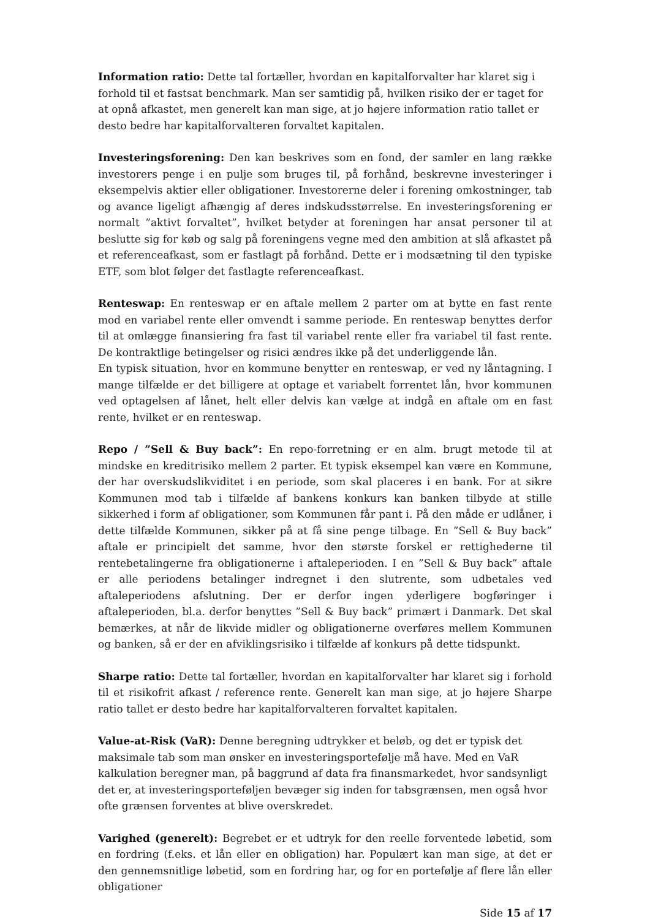Information ratio: Dette tal fortæller, hvordan en kapitalforvalter har klaret sig i forhold til et fastsat benchmark. Man ser samtidig på, hvilken risiko der er taget for at opnå afkastet, men generelt kan man sige, at jo højere information ratio tallet er desto bedre har kapitalforvalteren forvaltet kapitalen.
Investeringsforening: Den kan beskrives som en fond, der samler en lang række investorers penge i en pulje som bruges til, på forhånd, beskrevne investeringer i eksempelvis aktier eller obligationer. Investorerne deler i forening omkostninger, tab og avance ligeligt afhængig af deres indskudsstørrelse. En investeringsforening er normalt ”aktivt forvaltet”, hvilket betyder at foreningen har ansat personer til at beslutte sig for køb og salg på foreningens vegne med den ambition at slå afkastet på et referenceafkast, som er fastlagt på forhånd. Dette er i modsætning til den typiske ETF, som blot følger det fastlagte referenceafkast.
Renteswap: En renteswap er en aftale mellem 2 parter om at bytte en fast rente mod en variabel rente eller omvendt i samme periode. En renteswap benyttes derfor til at omlægge finansiering fra fast til variabel rente eller fra variabel til fast rente. De kontraktlige betingelser og risici ændres ikke på det underliggende lån.
En typisk situation, hvor en kommune benytter en renteswap, er ved ny låntagning. I mange tilfælde er det billigere at optage et variabelt forrentet lån, hvor kommunen ved optagelsen af lånet, helt eller delvis kan vælge at indgå en aftale om en fast rente, hvilket er en renteswap.
Repo / ”Sell & Buy back”: En repo-forretning er en alm. brugt metode til at mindske en kreditrisiko mellem 2 parter. Et typisk eksempel kan være en Kommune, der har overskudslikviditet i en periode, som skal placeres i en bank. For at sikre Kommunen mod tab i tilfælde af bankens konkurs kan banken tilbyde at stille sikkerhed i form af obligationer, som Kommunen får pant i. På den måde er udlåner, i dette tilfælde Kommunen, sikker på at få sine penge tilbage. En ”Sell & Buy back” aftale er principielt det samme, hvor den største forskel er rettighederne til rentebetalingerne fra obligationerne i aftaleperioden. I en ”Sell & Buy back” aftale er alle periodens betalinger indregnet i den slutrente, som udbetales ved aftaleperiodens afslutning. Der er derfor ingen yderligere bogføringer i aftaleperioden, bl.a. derfor benyttes ”Sell & Buy back” primært i Danmark. Det skal bemærkes, at når de likvide midler og obligationerne overføres mellem Kommunen og banken, så er der en afviklingsrisiko i tilfælde af konkurs på dette tidspunkt.
Sharpe ratio: Dette tal fortæller, hvordan en kapitalforvalter har klaret sig i forhold til et risikofrit afkast / reference rente. Generelt kan man sige, at jo højere Sharpe ratio tallet er desto bedre har kapitalforvalteren forvaltet kapitalen.
Value-at-Risk (VaR): Denne beregning udtrykker et beløb, og det er typisk det maksimale tab som man ønsker en investeringsportefølje må have. Med en VaR kalkulation beregner man, på baggrund af data fra finansmarkedet, hvor sandsynligt det er, at investeringsporteføljen bevæger sig inden for tabsgrænsen, men også hvor ofte grænsen forventes at blive overskredet.
Varighed (generelt): Begrebet er et udtryk for den reelle forventede løbetid, som en fordring (f.eks. et lån eller en obligation) har. Populært kan man sige, at det er den gennemsnitlige løbetid, som en fordring har, og for en portefølje af flere lån eller obligationer
Side 15 af 17